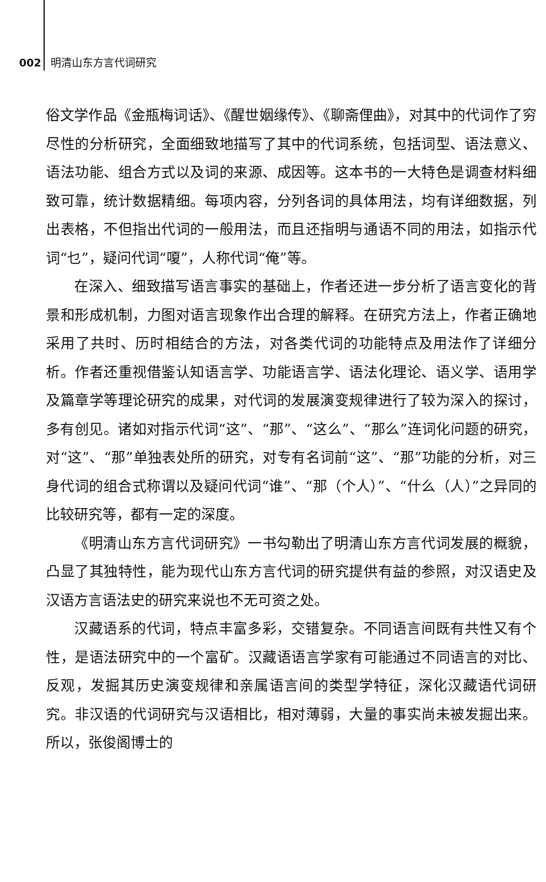002 明清山东方言代词研究
俗文学作品《金瓶梅词话》、《醒世姻缘传》、《聊斋俚曲》，对其中的代词作了穷尽性的分析研究，全面细致地描写了其中的代词系统，包括词型、语法意义、语法功能、组合方式以及词的来源、成因等。这本书的一大特色是调查材料细致可靠，统计数据精细。每项内容，分列各词的具体用法，均有详细数据，列出表格，不但指出代词的一般用法，而且还指明与通语不同的用法，如指示代词“乜”，疑问代词“嗄”，人称代词“俺”等。
在深入、细致描写语言事实的基础上，作者还进一步分析了语言变化的背景和形成机制，力图对语言现象作出合理的解释。在研究方法上，作者正确地采用了共时、历时相结合的方法，对各类代词的功能特点及用法作了详细分析。作者还重视借鉴认知语言学、功能语言学、语法化理论、语义学、语用学及篇章学等理论研究的成果，对代词的发展演变规律进行了较为深入的探讨，多有创见。诸如对指示代词“这”、“那”、“这么”、“那么”连词化问题的研究，对“这”、“那”单独表处所的研究，对专有名词前“这”、“那”功能的分析，对三身代词的组合式称谓以及疑问代词“谁”、“那（个人）”、“什么（人）”之异同的比较研究等，都有一定的深度。
《明清山东方言代词研究》一书勾勒出了明清山东方言代词发展的概貌，凸显了其独特性，能为现代山东方言代词的研究提供有益的参照，对汉语史及汉语方言语法史的研究来说也不无可资之处。
汉藏语系的代词，特点丰富多彩，交错复杂。不同语言间既有共性又有个性，是语法研究中的一个富矿。汉藏语语言学家有可能通过不同语言的对比、反观，发掘其历史演变规律和亲属语言间的类型学特征，深化汉藏语代词研究。非汉语的代词研究与汉语相比，相对薄弱，大量的事实尚未被发掘出来。所以，张俊阁博士的